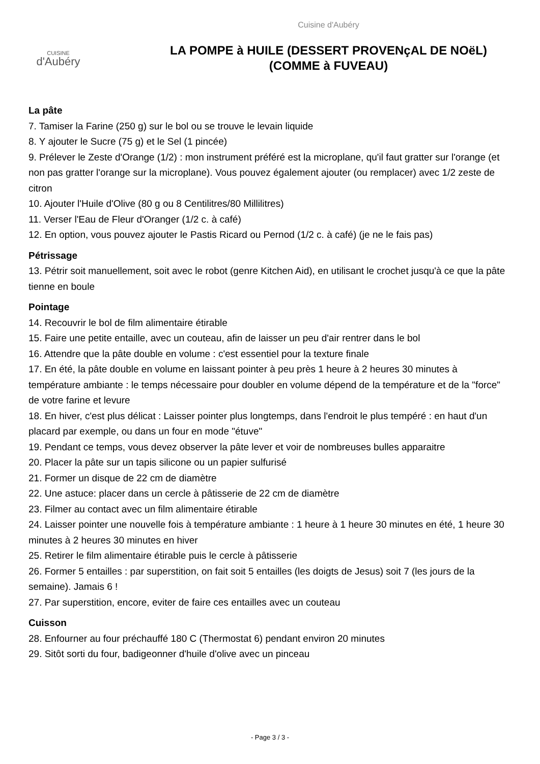CUISINE
d'Aubéry
Cuisine d'Aubéry
LA POMPE à HUILE (DESSERT PROVENçAL DE NOëL)
(COMME à FUVEAU)
La pâte
7. Tamiser la Farine (250 g) sur le bol ou se trouve le levain liquide
8. Y ajouter le Sucre (75 g) et le Sel (1 pincée)
9. Prélever le Zeste d'Orange (1/2) : mon instrument préféré est la microplane, qu'il faut gratter sur l'orange (et non pas gratter l'orange sur la microplane). Vous pouvez également ajouter (ou remplacer) avec 1/2 zeste de citron
10. Ajouter l'Huile d'Olive (80 g ou 8 Centilitres/80 Millilitres)
11. Verser l'Eau de Fleur d'Oranger (1/2 c. à café)
12. En option, vous pouvez ajouter le Pastis Ricard ou Pernod (1/2 c. à café) (je ne le fais pas)
Pétrissage
13. Pétrir soit manuellement, soit avec le robot (genre Kitchen Aid), en utilisant le crochet jusqu'à ce que la pâte tienne en boule
Pointage
14. Recouvrir le bol de film alimentaire étirable
15. Faire une petite entaille, avec un couteau, afin de laisser un peu d'air rentrer dans le bol
16. Attendre que la pâte double en volume : c'est essentiel pour la texture finale
17. En été, la pâte double en volume en laissant pointer à peu près 1 heure à 2 heures 30 minutes à température ambiante : le temps nécessaire pour doubler en volume dépend de la température et de la "force" de votre farine et levure
18. En hiver, c'est plus délicat : Laisser pointer plus longtemps, dans l'endroit le plus tempéré : en haut d'un placard par exemple, ou dans un four en mode "étuve"
19. Pendant ce temps, vous devez observer la pâte lever et voir de nombreuses bulles apparaitre
20. Placer la pâte sur un tapis silicone ou un papier sulfurisé
21. Former un disque de 22 cm de diamètre
22. Une astuce: placer dans un cercle à pâtisserie de 22 cm de diamètre
23. Filmer au contact avec un film alimentaire étirable
24. Laisser pointer une nouvelle fois à température ambiante : 1 heure à 1 heure 30 minutes en été, 1 heure 30 minutes à 2 heures 30 minutes en hiver
25. Retirer le film alimentaire étirable puis le cercle à pâtisserie
26. Former 5 entailles : par superstition, on fait soit 5 entailles (les doigts de Jesus) soit 7 (les jours de la semaine). Jamais 6 !
27. Par superstition, encore, eviter de faire ces entailles avec un couteau
Cuisson
28. Enfourner au four préchauffé 180 C (Thermostat 6) pendant environ 20 minutes
29. Sitôt sorti du four, badigeonner d'huile d'olive avec un pinceau
- Page 3 / 3 -